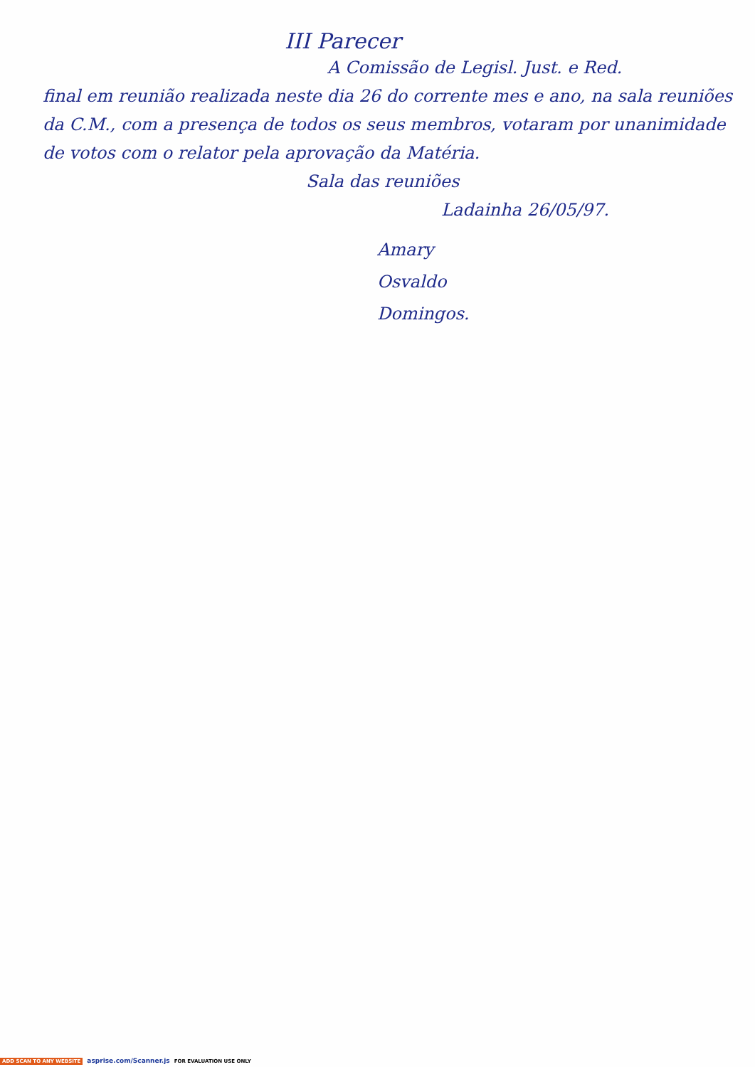III Parecer
A Comissão de Legisl. Just. e Red.
final em reunião realizada neste dia 26 do corrente mes e ano, na sala reuniões da C.M., com a presença de todos os seus membros, votaram por unanimidade de votos com o relator pela aprovação da Matéria.
Sala das reuniões
Ladainha 26/05/97.
Amary
Osvaldo
Domingos.
ADD SCAN TO ANY WEBSITE asprise.com/Scanner.js FOR EVALUATION USE ONLY